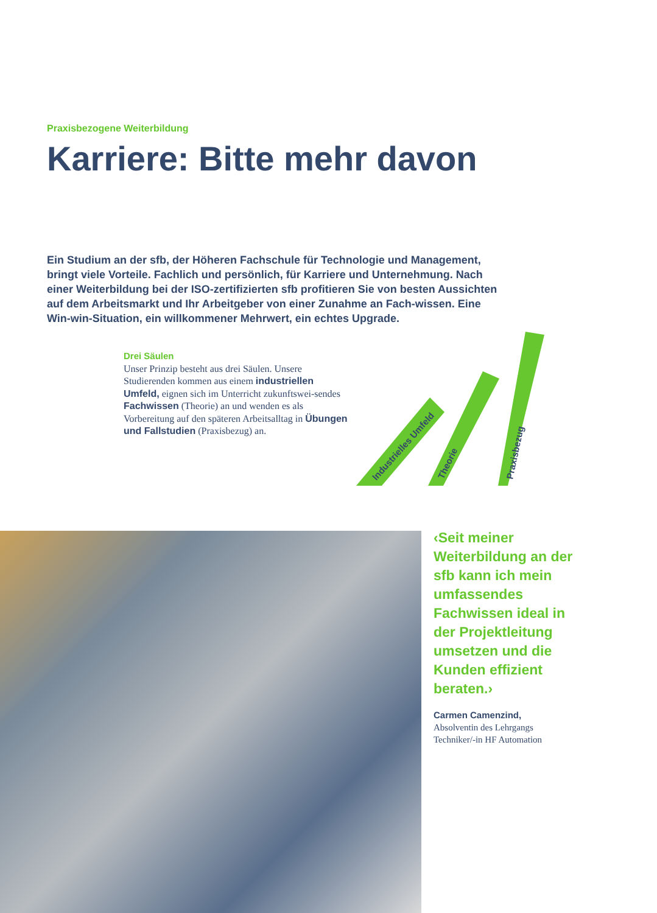Praxisbezogene Weiterbildung
Karriere: Bitte mehr davon
Ein Studium an der sfb, der Höheren Fachschule für Technologie und Management, bringt viele Vorteile. Fachlich und persönlich, für Karriere und Unternehmung. Nach einer Weiterbildung bei der ISO-zertifizierten sfb profitieren Sie von besten Aussichten auf dem Arbeitsmarkt und Ihr Arbeitgeber von einer Zunahme an Fach-wissen. Eine Win-win-Situation, ein willkommener Mehrwert, ein echtes Upgrade.
Drei Säulen
Unser Prinzip besteht aus drei Säulen. Unsere Studierenden kommen aus einem industriellen Umfeld, eignen sich im Unterricht zukunftswei-sendes Fachwissen (Theorie) an und wenden es als Vorbereitung auf den späteren Arbeitsalltag in Übungen und Fallstudien (Praxisbezug) an.
Industrielles Umfeld
Theorie
Praxisbezug
‹Seit meiner Weiterbildung an der sfb kann ich mein umfassendes Fachwissen ideal in der Projektleitung umsetzen und die Kunden effizient beraten.›
Carmen Camenzind,
Absolventin des Lehrgangs
Techniker/-in HF Automation